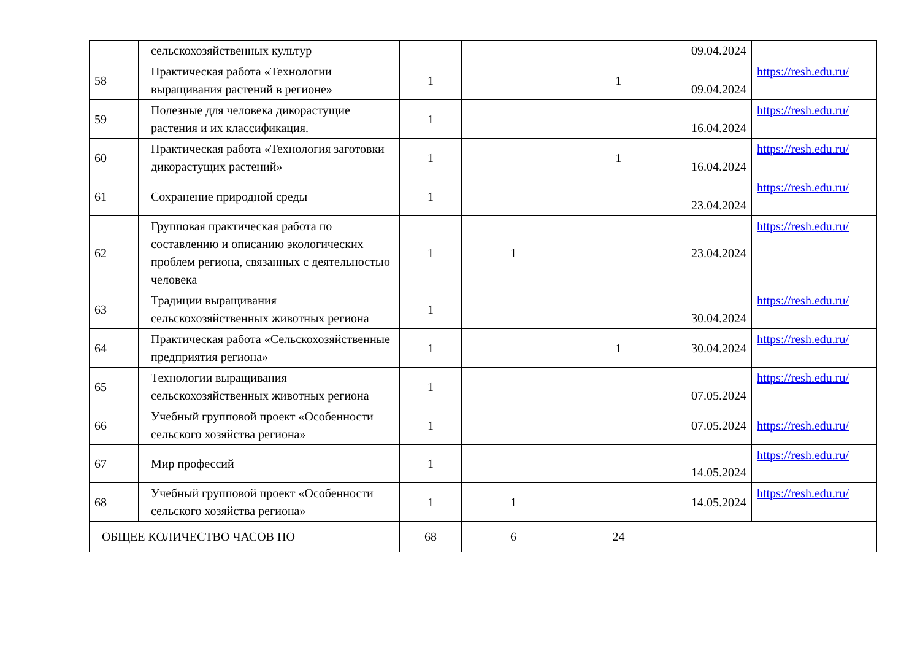| | сельскохозяйственных культур | | | | 09.04.2024 | |
| 58 | Практическая работа «Технологии выращивания растений в регионе» | 1 | | 1 | 09.04.2024 | https://resh.edu.ru/ |
| 59 | Полезные для человека дикорастущие растения и их классификация. | 1 | | | 16.04.2024 | https://resh.edu.ru/ |
| 60 | Практическая работа «Технология заготовки дикорастущих растений» | 1 | | 1 | 16.04.2024 | https://resh.edu.ru/ |
| 61 | Сохранение природной среды | 1 | | | 23.04.2024 | https://resh.edu.ru/ |
| 62 | Групповая практическая работа по составлению и описанию экологических проблем региона, связанных с деятельностью человека | 1 | 1 | | 23.04.2024 | https://resh.edu.ru/ |
| 63 | Традиции выращивания сельскохозяйственных животных региона | 1 | | | 30.04.2024 | https://resh.edu.ru/ |
| 64 | Практическая работа «Сельскохозяйственные предприятия региона» | 1 | | 1 | 30.04.2024 | https://resh.edu.ru/ |
| 65 | Технологии выращивания сельскохозяйственных животных региона | 1 | | | 07.05.2024 | https://resh.edu.ru/ |
| 66 | Учебный групповой проект «Особенности сельского хозяйства региона» | 1 | | | 07.05.2024 | https://resh.edu.ru/ |
| 67 | Мир профессий | 1 | | | 14.05.2024 | https://resh.edu.ru/ |
| 68 | Учебный групповой проект «Особенности сельского хозяйства региона» | 1 | 1 | | 14.05.2024 | https://resh.edu.ru/ |
| ОБЩЕЕ КОЛИЧЕСТВО ЧАСОВ ПО | | 68 | 6 | 24 | | |